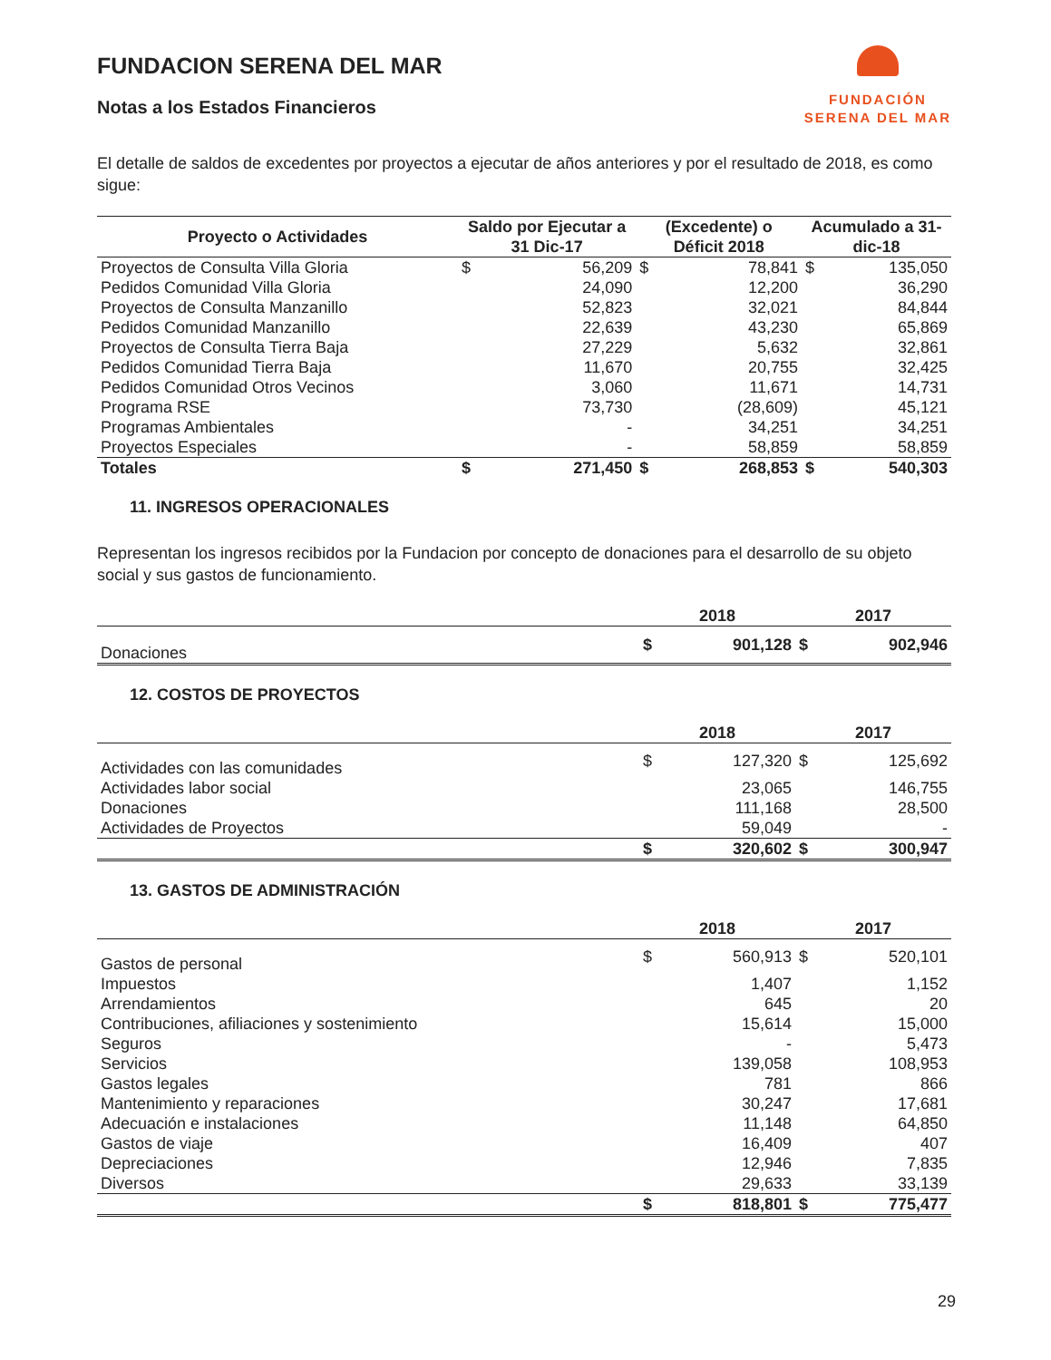FUNDACION SERENA DEL MAR
Notas a los Estados Financieros
FUNDACIÓN
SERENA DEL MAR
El detalle de saldos de excedentes por proyectos a ejecutar de años anteriores y por el resultado de 2018, es como sigue:
| Proyecto o Actividades | Saldo por Ejecutar a 31 Dic-17 | | (Excedente) o Déficit 2018 | | Acumulado a 31-dic-18 | |
| --- | --- | --- | --- | --- | --- | --- |
| Proyectos de Consulta Villa Gloria | $ | 56,209 | $ | 78,841 | $ | 135,050 |
| Pedidos Comunidad Villa Gloria | | 24,090 | | 12,200 | | 36,290 |
| Proyectos de Consulta Manzanillo | | 52,823 | | 32,021 | | 84,844 |
| Pedidos Comunidad Manzanillo | | 22,639 | | 43,230 | | 65,869 |
| Proyectos de Consulta Tierra Baja | | 27,229 | | 5,632 | | 32,861 |
| Pedidos Comunidad Tierra Baja | | 11,670 | | 20,755 | | 32,425 |
| Pedidos Comunidad Otros Vecinos | | 3,060 | | 11,671 | | 14,731 |
| Programa RSE | | 73,730 | | (28,609) | | 45,121 |
| Programas Ambientales | | - | | 34,251 | | 34,251 |
| Proyectos Especiales | | - | | 58,859 | | 58,859 |
| Totales | $ | 271,450 | $ | 268,853 | $ | 540,303 |
11. INGRESOS OPERACIONALES
Representan los ingresos recibidos por la Fundacion por concepto de donaciones para el desarrollo de su objeto social y sus gastos de funcionamiento.
| | 2018 | | 2017 | |
| Donaciones | $ | 901,128 | $ | 902,946 |
12. COSTOS DE PROYECTOS
| | 2018 | | 2017 | |
| Actividades con las comunidades | $ | 127,320 | $ | 125,692 |
| Actividades labor social | | 23,065 | | 146,755 |
| Donaciones | | 111,168 | | 28,500 |
| Actividades de Proyectos | | 59,049 | | - |
| | $ | 320,602 | $ | 300,947 |
13. GASTOS DE ADMINISTRACIÓN
| | 2018 | | 2017 | |
| Gastos de personal | $ | 560,913 | $ | 520,101 |
| Impuestos | | 1,407 | | 1,152 |
| Arrendamientos | | 645 | | 20 |
| Contribuciones, afiliaciones y sostenimiento | | 15,614 | | 15,000 |
| Seguros | | - | | 5,473 |
| Servicios | | 139,058 | | 108,953 |
| Gastos legales | | 781 | | 866 |
| Mantenimiento y reparaciones | | 30,247 | | 17,681 |
| Adecuación e instalaciones | | 11,148 | | 64,850 |
| Gastos de viaje | | 16,409 | | 407 |
| Depreciaciones | | 12,946 | | 7,835 |
| Diversos | | 29,633 | | 33,139 |
| | $ | 818,801 | $ | 775,477 |
29